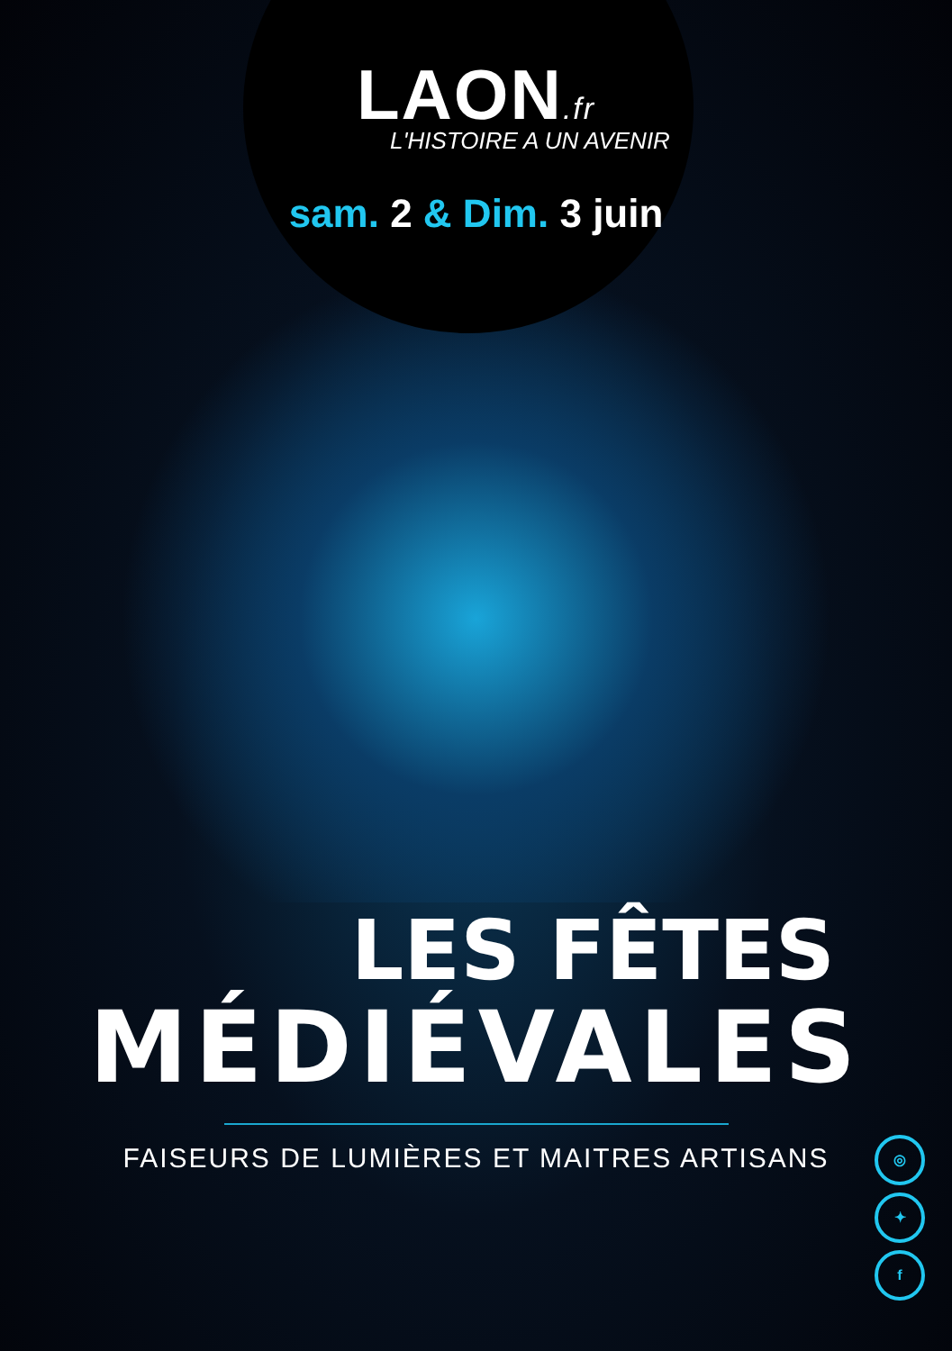LAON.fr
L'HISTOIRE A UN AVENIR
sam. 2 & Dim. 3 juin
LES FÊTES
MÉDIÉVALES
FAISEURS DE LUMIÈRES ET MAITRES ARTISANS
◎
✦
f